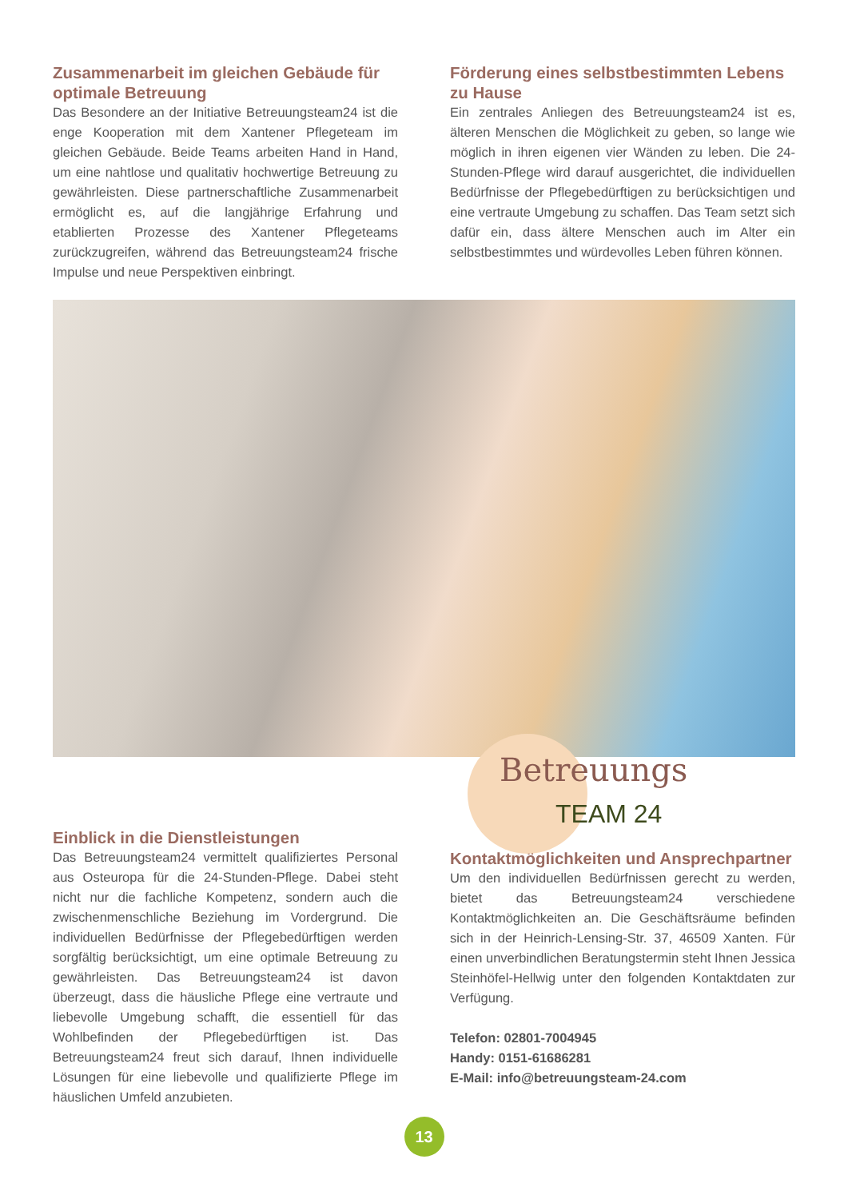Zusammenarbeit im gleichen Gebäude für optimale Betreuung
Das Besondere an der Initiative Betreuungsteam24 ist die enge Kooperation mit dem Xantener Pflegeteam im gleichen Gebäude. Beide Teams arbeiten Hand in Hand, um eine nahtlose und qualitativ hochwertige Betreuung zu gewährleisten. Diese partnerschaftliche Zusammenarbeit ermöglicht es, auf die langjährige Erfahrung und etablierten Prozesse des Xantener Pflegeteams zurückzugreifen, während das Betreuungsteam24 frische Impulse und neue Perspektiven einbringt.
Förderung eines selbstbestimmten Lebens zu Hause
Ein zentrales Anliegen des Betreuungsteam24 ist es, älteren Menschen die Möglichkeit zu geben, so lange wie möglich in ihren eigenen vier Wänden zu leben. Die 24-Stunden-Pflege wird darauf ausgerichtet, die individuellen Bedürfnisse der Pflegebedürftigen zu berücksichtigen und eine vertraute Umgebung zu schaffen. Das Team setzt sich dafür ein, dass ältere Menschen auch im Alter ein selbstbestimmtes und würdevolles Leben führen können.
Betreuungs
TEAM 24
Einblick in die Dienstleistungen
Das Betreuungsteam24 vermittelt qualifiziertes Personal aus Osteuropa für die 24-Stunden-Pflege. Dabei steht nicht nur die fachliche Kompetenz, sondern auch die zwischenmenschliche Beziehung im Vordergrund. Die individuellen Bedürfnisse der Pflegebedürftigen werden sorgfältig berücksichtigt, um eine optimale Betreuung zu gewährleisten. Das Betreuungsteam24 ist davon überzeugt, dass die häusliche Pflege eine vertraute und liebevolle Umgebung schafft, die essentiell für das Wohlbefinden der Pflegebedürftigen ist. Das Betreuungsteam24 freut sich darauf, Ihnen individuelle Lösungen für eine liebevolle und qualifizierte Pflege im häuslichen Umfeld anzubieten.
Kontaktmöglichkeiten und Ansprechpartner
Um den individuellen Bedürfnissen gerecht zu werden, bietet das Betreuungsteam24 verschiedene Kontaktmöglichkeiten an. Die Geschäftsräume befinden sich in der Heinrich-Lensing-Str. 37, 46509 Xanten. Für einen unverbindlichen Beratungstermin steht Ihnen Jessica Steinhöfel-Hellwig unter den folgenden Kontaktdaten zur Verfügung.
Telefon: 02801-7004945
Handy: 0151-61686281
E-Mail: info@betreuungsteam-24.com
13